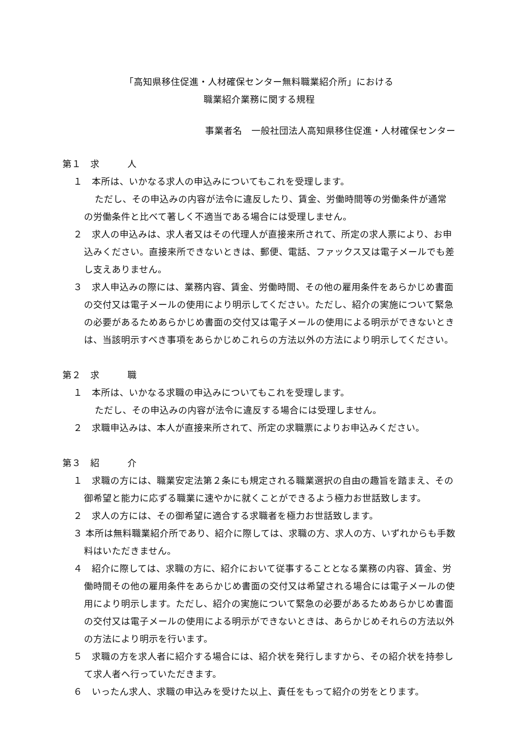「高知県移住促進・人材確保センター無料職業紹介所」における
職業紹介業務に関する規程
事業者名　一般社団法人高知県移住促進・人材確保センター
第１　求　　　人
１　本所は、いかなる求人の申込みについてもこれを受理します。
ただし、その申込みの内容が法令に違反したり、賃金、労働時間等の労働条件が通常の労働条件と比べて著しく不適当である場合には受理しません。
２　求人の申込みは、求人者又はその代理人が直接来所されて、所定の求人票により、お申込みください。直接来所できないときは、郵便、電話、ファックス又は電子メールでも差し支えありません。
３　求人申込みの際には、業務内容、賃金、労働時間、その他の雇用条件をあらかじめ書面の交付又は電子メールの使用により明示してください。ただし、紹介の実施について緊急の必要があるためあらかじめ書面の交付又は電子メールの使用による明示ができないときは、当該明示すべき事項をあらかじめこれらの方法以外の方法により明示してください。
第２　求　　　職
１　本所は、いかなる求職の申込みについてもこれを受理します。
ただし、その申込みの内容が法令に違反する場合には受理しません。
２　求職申込みは、本人が直接来所されて、所定の求職票によりお申込みください。
第３　紹　　　介
１　求職の方には、職業安定法第２条にも規定される職業選択の自由の趣旨を踏まえ、その御希望と能力に応ずる職業に速やかに就くことができるよう極力お世話致します。
２　求人の方には、その御希望に適合する求職者を極力お世話致します。
３ 本所は無料職業紹介所であり、紹介に際しては、求職の方、求人の方、いずれからも手数料はいただきません。
４　紹介に際しては、求職の方に、紹介において従事することとなる業務の内容、賃金、労働時間その他の雇用条件をあらかじめ書面の交付又は希望される場合には電子メールの使用により明示します。ただし、紹介の実施について緊急の必要があるためあらかじめ書面の交付又は電子メールの使用による明示ができないときは、あらかじめそれらの方法以外の方法により明示を行います。
５　求職の方を求人者に紹介する場合には、紹介状を発行しますから、その紹介状を持参して求人者へ行っていただきます。
６　いったん求人、求職の申込みを受けた以上、責任をもって紹介の労をとります。